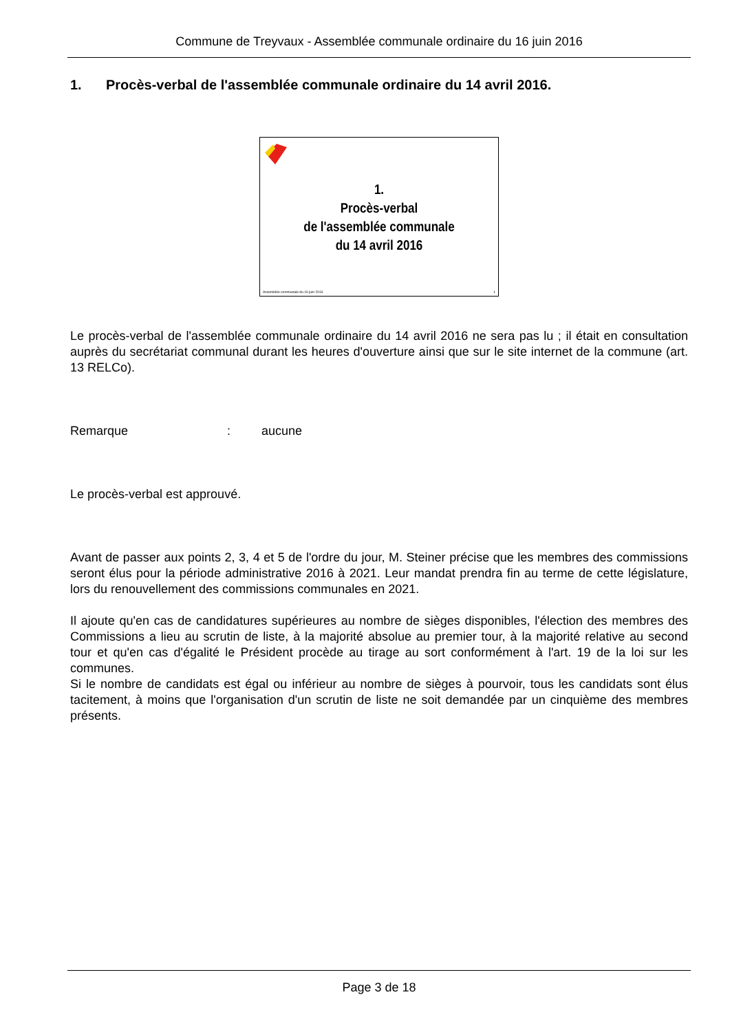Commune de Treyvaux - Assemblée communale ordinaire du 16 juin 2016
1. Procès-verbal de l'assemblée communale ordinaire du 14 avril 2016.
1.
Procès-verbal
de l'assemblée communale
du 14 avril 2016
Assemblée communale du 16 juin 2016 1
Le procès-verbal de l'assemblée communale ordinaire du 14 avril 2016 ne sera pas lu ; il était en consultation auprès du secrétariat communal durant les heures d'ouverture ainsi que sur le site internet de la commune (art. 13 RELCo).
Remarque: aucune
Le procès-verbal est approuvé.
Avant de passer aux points 2, 3, 4 et 5 de l'ordre du jour, M. Steiner précise que les membres des commissions seront élus pour la période administrative 2016 à 2021. Leur mandat prendra fin au terme de cette législature, lors du renouvellement des commissions communales en 2021.
Il ajoute qu'en cas de candidatures supérieures au nombre de sièges disponibles, l'élection des membres des Commissions a lieu au scrutin de liste, à la majorité absolue au premier tour, à la majorité relative au second tour et qu'en cas d'égalité le Président procède au tirage au sort conformément à l'art. 19 de la loi sur les communes.
Si le nombre de candidats est égal ou inférieur au nombre de sièges à pourvoir, tous les candidats sont élus tacitement, à moins que l'organisation d'un scrutin de liste ne soit demandée par un cinquième des membres présents.
Page 3 de 18